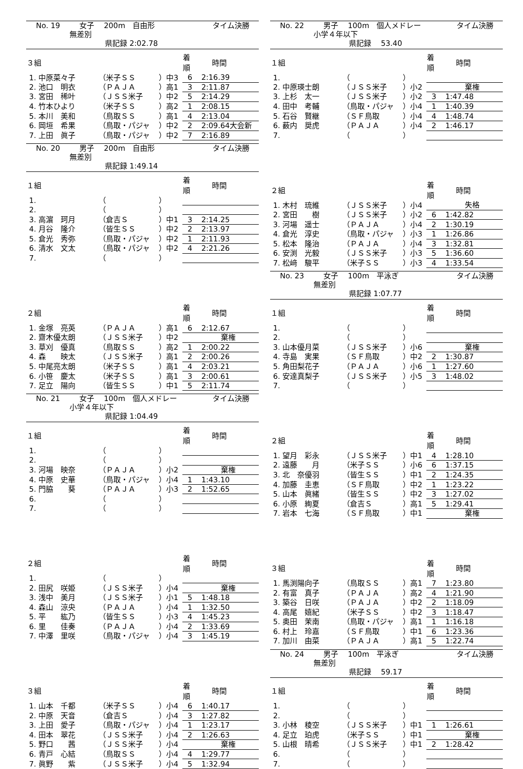No. 19 女子　 200m　自由形 タイム決勝
無差別
県記録 2:02.78
| ３組 | | | 着順 | 時間 |
| --- | --- | --- | --- | --- |
| 1. 中原菜々子 | （米子ＳＳ | ）中3 | 6 | 2:16.39 |
| 2. 池口 明衣 | （ＰＡＪＡ | ）高1 | 3 | 2:11.87 |
| 3. 宮田 稀叶 | （ＪＳＳ米子 | ）中2 | 5 | 2:14.29 |
| 4. 竹本ひより | （米子ＳＳ | ）高2 | 1 | 2:08.15 |
| 5. 本川 美和 | （鳥取ＳＳ | ）高1 | 4 | 2:13.04 |
| 6. 岡垣 希果 | （鳥取・パジャ | ）中2 | 2 | 2:09.64大会新 |
| 7. 上田 眞子 | （鳥取・パジャ | ）中2 | 7 | 2:16.89 |
No. 20 男子　 200m　自由形 タイム決勝
無差別
県記録 1:49.14
| １組 | | | 着順 | 時間 |
| --- | --- | --- | --- | --- |
| 1. | （ | ） | | |
| 2. | （ | ） | | |
| 3. 高濵 珂月 | （倉吉Ｓ | ）中1 | 3 | 2:14.25 |
| 4. 月谷 隆介 | （皆生ＳＳ | ）中2 | 2 | 2:13.97 |
| 5. 倉光 秀弥 | （鳥取・パジャ | ）中2 | 1 | 2:11.93 |
| 6. 清水 文太 | （鳥取・パジャ | ）中2 | 4 | 2:21.26 |
| 7. | （ | ） | | |
| ２組 | | | 着順 | 時間 |
| --- | --- | --- | --- | --- |
| 1. 金塚 亮英 | （ＰＡＪＡ | ）高1 | 6 | 2:12.67 |
| 2. 齋木優太朗 | （ＪＳＳ米子 | ）中2 | | 棄権 |
| 3. 草刈 優真 | （鳥取ＳＳ | ）高2 | 1 | 2:00.22 |
| 4. 森 映太 | （ＪＳＳ米子 | ）高1 | 2 | 2:00.26 |
| 5. 中尾亮太朗 | （米子ＳＳ | ）高1 | 4 | 2:03.21 |
| 6. 小笹 慶太 | （米子ＳＳ | ）高1 | 3 | 2:00.61 |
| 7. 足立 陽向 | （皆生ＳＳ | ）中1 | 5 | 2:11.74 |
No. 21 女子　 100m　個人メドレー タイム決勝
小学４年以下
県記録 1:04.49
| １組 | | | 着順 | 時間 |
| --- | --- | --- | --- | --- |
| 1. | （ | ） | | |
| 2. | （ | ） | | |
| 3. 河場 映奈 | （ＰＡＪＡ | ）小2 | | 棄権 |
| 4. 中原 史華 | （鳥取・パジャ | ）小4 | 1 | 1:43.10 |
| 5. 門脇 葵 | （ＰＡＪＡ | ）小3 | 2 | 1:52.65 |
| 6. | （ | ） | | |
| 7. | （ | ） | | |
| ２組 | | | 着順 | 時間 |
| --- | --- | --- | --- | --- |
| 1. | （ | ） | | |
| 2. 田尻 咲姫 | （ＪＳＳ米子 | ）小4 | | 棄権 |
| 3. 浅中 美月 | （ＪＳＳ米子 | ）小1 | 5 | 1:48.18 |
| 4. 森山 涼央 | （ＰＡＪＡ | ）小4 | 1 | 1:32.50 |
| 5. 平 紘乃 | （皆生ＳＳ | ）小3 | 4 | 1:45.23 |
| 6. 里 佳奏 | （ＰＡＪＡ | ）小4 | 2 | 1:33.69 |
| 7. 中澤 里咲 | （鳥取・パジャ | ）小4 | 3 | 1:45.19 |
| ３組 | | | 着順 | 時間 |
| --- | --- | --- | --- | --- |
| 1. 山本 千都 | （米子ＳＳ | ）小4 | 6 | 1:40.17 |
| 2. 中原 天音 | （倉吉Ｓ | ）小4 | 3 | 1:27.82 |
| 3. 上田 愛子 | （鳥取・パジャ | ）小4 | 1 | 1:23.17 |
| 4. 田本 翠花 | （ＪＳＳ米子 | ）小4 | 2 | 1:26.63 |
| 5. 野口 茜 | （ＪＳＳ米子 | ）小4 | | 棄権 |
| 6. 青戸 心結 | （鳥取ＳＳ | ）小4 | 4 | 1:29.77 |
| 7. 眞野 紫 | （ＪＳＳ米子 | ）小4 | 5 | 1:32.94 |
No. 22 男子　 100m　個人メドレー タイム決勝
小学４年以下
県記録　 53.40
| １組 | | | 着順 | 時間 |
| --- | --- | --- | --- | --- |
| 1. | （ | ） | | |
| 2. 中原瑛士朗 | （ＪＳＳ米子 | ）小2 | | 棄権 |
| 3. 上杉 太一 | （ＪＳＳ米子 | ）小2 | 3 | 1:47.48 |
| 4. 田中 考輔 | （鳥取・パジャ | ）小4 | 1 | 1:40.39 |
| 5. 石谷 賢継 | （ＳＦ鳥取 | ）小4 | 4 | 1:48.74 |
| 6. 薮内 奨虎 | （ＰＡＪＡ | ）小4 | 2 | 1:46.17 |
| 7. | （ | ） | | |
| ２組 | | | 着順 | 時間 |
| --- | --- | --- | --- | --- |
| 1. 木村 琉維 | （ＪＳＳ米子 | ）小4 | | 失格 |
| 2. 宮田 樹 | （ＪＳＳ米子 | ）小2 | 6 | 1:42.82 |
| 3. 河場 遥士 | （ＰＡＪＡ | ）小4 | 2 | 1:30.19 |
| 4. 倉光 淳史 | （鳥取・パジャ | ）小3 | 1 | 1:26.86 |
| 5. 松本 隆治 | （ＰＡＪＡ | ）小4 | 3 | 1:32.81 |
| 6. 安渕 光毅 | （ＪＳＳ米子 | ）小3 | 5 | 1:36.60 |
| 7. 松﨑 駿平 | （米子ＳＳ | ）小3 | 4 | 1:33.54 |
No. 23 女子　 100m　平泳ぎ タイム決勝
無差別
県記録 1:07.77
| １組 | | | 着順 | 時間 |
| --- | --- | --- | --- | --- |
| 1. | （ | ） | | |
| 2. | （ | ） | | |
| 3. 山本優月菜 | （ＪＳＳ米子 | ）小6 | | 棄権 |
| 4. 寺島 実果 | （ＳＦ鳥取 | ）中2 | 2 | 1:30.87 |
| 5. 角田梨花子 | （ＰＡＪＡ | ）小6 | 1 | 1:27.60 |
| 6. 安達真梨子 | （ＪＳＳ米子 | ）小5 | 3 | 1:48.02 |
| 7. | （ | ） | | |
| ２組 | | | 着順 | 時間 |
| --- | --- | --- | --- | --- |
| 1. 望月 彩永 | （ＪＳＳ米子 | ）中1 | 4 | 1:28.10 |
| 2. 遠藤 月 | （米子ＳＳ | ）小6 | 6 | 1:37.15 |
| 3. 北 奈優羽 | （皆生ＳＳ | ）中1 | 2 | 1:24.35 |
| 4. 加藤 圭恵 | （ＳＦ鳥取 | ）中2 | 1 | 1:23.22 |
| 5. 山本 眞緒 | （皆生ＳＳ | ）中2 | 3 | 1:27.02 |
| 6. 小原 絢夏 | （倉吉Ｓ | ）高1 | 5 | 1:29.41 |
| 7. 岩本 七海 | （ＳＦ鳥取 | ）中1 | | 棄権 |
| ３組 | | | 着順 | 時間 |
| --- | --- | --- | --- | --- |
| 1. 馬渕陽向子 | （鳥取ＳＳ | ）高1 | 7 | 1:23.80 |
| 2. 有富 真子 | （ＰＡＪＡ | ）高2 | 4 | 1:21.90 |
| 3. 築谷 日咲 | （ＰＡＪＡ | ）中2 | 2 | 1:18.09 |
| 4. 高尾 嬉紀 | （米子ＳＳ | ）中2 | 3 | 1:18.47 |
| 5. 奥田 茉南 | （鳥取・パジャ | ）高1 | 1 | 1:16.18 |
| 6. 村上 玲嘉 | （ＳＦ鳥取 | ）中1 | 6 | 1:23.36 |
| 7. 加川 由菜 | （ＰＡＪＡ | ）高1 | 5 | 1:22.74 |
No. 24 男子　 100m　平泳ぎ タイム決勝
無差別
県記録　 59.17
| １組 | | | 着順 | 時間 |
| --- | --- | --- | --- | --- |
| 1. | （ | ） | | |
| 2. | （ | ） | | |
| 3. 小林 稜空 | （ＪＳＳ米子 | ）中1 | 1 | 1:26.61 |
| 4. 足立 珀虎 | （米子ＳＳ | ）中1 | | 棄権 |
| 5. 山根 晴希 | （ＪＳＳ米子 | ）中1 | 2 | 1:28.42 |
| 6. | （ | ） | | |
| 7. | （ | ） | | |